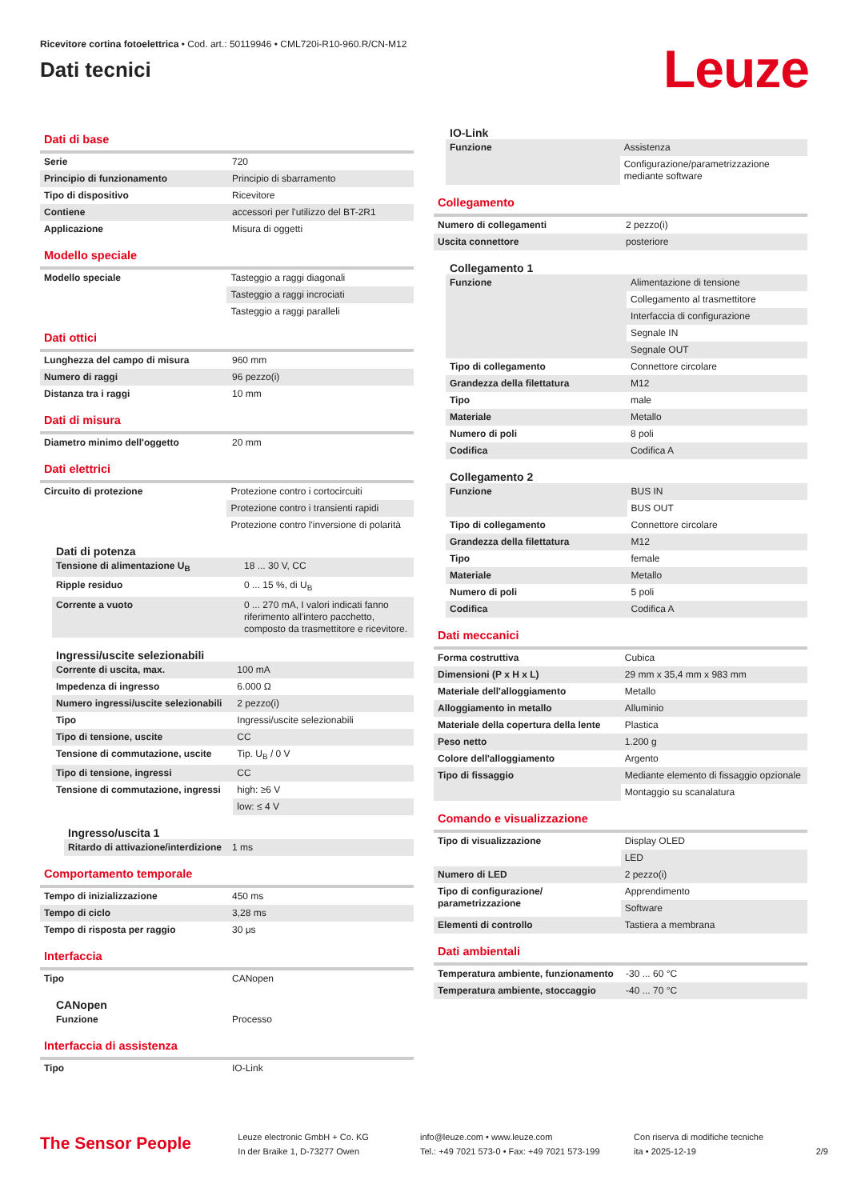Ricevitore cortina fotoelettrica • Cod. art.: 50119946 • CML720i-R10-960.R/CN-M12
Dati tecnici
Leuze
Dati di base
| Serie | 720 |
| Principio di funzionamento | Principio di sbarramento |
| Tipo di dispositivo | Ricevitore |
| Contiene | accessori per l'utilizzo del BT-2R1 |
| Applicazione | Misura di oggetti |
Modello speciale
| Modello speciale | Tasteggio a raggi diagonali |
| | Tasteggio a raggi incrociati |
| | Tasteggio a raggi paralleli |
Dati ottici
| Lunghezza del campo di misura | 960 mm |
| Numero di raggi | 96 pezzo(i) |
| Distanza tra i raggi | 10 mm |
Dati di misura
| Diametro minimo dell'oggetto | 20 mm |
Dati elettrici
| Circuito di protezione | Protezione contro i cortocircuiti |
| | Protezione contro i transienti rapidi |
| | Protezione contro l'inversione di polarità |
Dati di potenza
| Tensione di alimentazione U<sub>B</sub> | 18 ... 30 V, CC |
| Ripple residuo | 0 ... 15 %, di U<sub>B</sub> |
| Corrente a vuoto | 0 ... 270 mA, I valori indicati fanno riferimento all'intero pacchetto, composto da trasmettitore e ricevitore. |
Ingressi/uscite selezionabili
| Corrente di uscita, max. | 100 mA |
| Impedenza di ingresso | 6.000 Ω |
| Numero ingressi/uscite selezionabili | 2 pezzo(i) |
| Tipo | Ingressi/uscite selezionabili |
| Tipo di tensione, uscite | CC |
| Tensione di commutazione, uscite | Tip. U<sub>B</sub> / 0 V |
| Tipo di tensione, ingressi | CC |
| Tensione di commutazione, ingressi | high: ≥6 V |
| | low: ≤ 4 V |
Ingresso/uscita 1
| Ritardo di attivazione/interdizione | 1 ms |
Comportamento temporale
| Tempo di inizializzazione | 450 ms |
| Tempo di ciclo | 3,28 ms |
| Tempo di risposta per raggio | 30 μs |
Interfaccia
| Tipo | CANopen |
CANopen
| Funzione | Processo |
Interfaccia di assistenza
| Tipo | IO-Link |
IO-Link
| Funzione | Assistenza |
| | Configurazione/parametrizzazione mediante software |
Collegamento
| Numero di collegamenti | 2 pezzo(i) |
| Uscita connettore | posteriore |
Collegamento 1
| Funzione | Alimentazione di tensione |
| | Collegamento al trasmettitore |
| | Interfaccia di configurazione |
| | Segnale IN |
| | Segnale OUT |
| Tipo di collegamento | Connettore circolare |
| Grandezza della filettatura | M12 |
| Tipo | male |
| Materiale | Metallo |
| Numero di poli | 8 poli |
| Codifica | Codifica A |
Collegamento 2
| Funzione | BUS IN |
| | BUS OUT |
| Tipo di collegamento | Connettore circolare |
| Grandezza della filettatura | M12 |
| Tipo | female |
| Materiale | Metallo |
| Numero di poli | 5 poli |
| Codifica | Codifica A |
Dati meccanici
| Forma costruttiva | Cubica |
| Dimensioni (P x H x L) | 29 mm x 35,4 mm x 983 mm |
| Materiale dell'alloggiamento | Metallo |
| Alloggiamento in metallo | Alluminio |
| Materiale della copertura della lente | Plastica |
| Peso netto | 1.200 g |
| Colore dell'alloggiamento | Argento |
| Tipo di fissaggio | Mediante elemento di fissaggio opzionale |
| | Montaggio su scanalatura |
Comando e visualizzazione
| Tipo di visualizzazione | Display OLED |
| | LED |
| Numero di LED | 2 pezzo(i) |
| Tipo di configurazione/ parametrizzazione | Apprendimento |
| | Software |
| Elementi di controllo | Tastiera a membrana |
Dati ambientali
| Temperatura ambiente, funzionamento | -30 ... 60 °C |
| Temperatura ambiente, stoccaggio | -40 ... 70 °C |
The Sensor People
Leuze electronic GmbH + Co. KG
In der Braike 1, D-73277 Owen
info@leuze.com • www.leuze.com
Tel.: +49 7021 573-0 • Fax: +49 7021 573-199
Con riserva di modifiche tecniche
ita • 2025-12-19
2/9